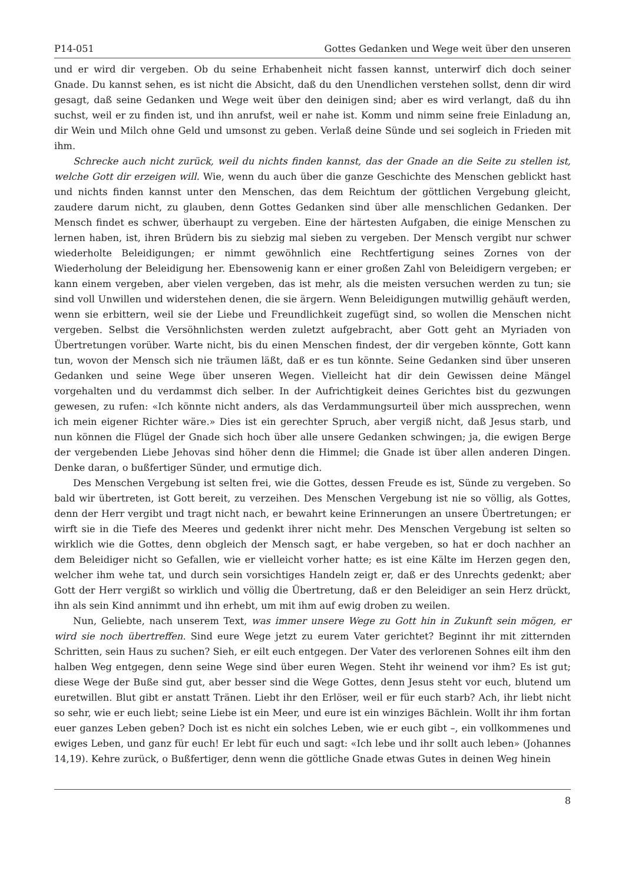P14-051 Gottes Gedanken und Wege weit über den unseren
und er wird dir vergeben. Ob du seine Erhabenheit nicht fassen kannst, unterwirf dich doch seiner Gnade. Du kannst sehen, es ist nicht die Absicht, daß du den Unendlichen verstehen sollst, denn dir wird gesagt, daß seine Gedanken und Wege weit über den deinigen sind; aber es wird verlangt, daß du ihn suchst, weil er zu finden ist, und ihn anrufst, weil er nahe ist. Komm und nimm seine freie Einladung an, dir Wein und Milch ohne Geld und umsonst zu geben. Verlaß deine Sünde und sei sogleich in Frieden mit ihm.
Schrecke auch nicht zurück, weil du nichts finden kannst, das der Gnade an die Seite zu stellen ist, welche Gott dir erzeigen will. Wie, wenn du auch über die ganze Geschichte des Menschen geblickt hast und nichts finden kannst unter den Menschen, das dem Reichtum der göttlichen Vergebung gleicht, zaudere darum nicht, zu glauben, denn Gottes Gedanken sind über alle menschlichen Gedanken. Der Mensch findet es schwer, überhaupt zu vergeben. Eine der härtesten Aufgaben, die einige Menschen zu lernen haben, ist, ihren Brüdern bis zu siebzig mal sieben zu vergeben. Der Mensch vergibt nur schwer wiederholte Beleidigungen; er nimmt gewöhnlich eine Rechtfertigung seines Zornes von der Wiederholung der Beleidigung her. Ebensowenig kann er einer großen Zahl von Beleidigern vergeben; er kann einem vergeben, aber vielen vergeben, das ist mehr, als die meisten versuchen werden zu tun; sie sind voll Unwillen und widerstehen denen, die sie ärgern. Wenn Beleidigungen mutwillig gehäuft werden, wenn sie erbittern, weil sie der Liebe und Freundlichkeit zugefügt sind, so wollen die Menschen nicht vergeben. Selbst die Versöhnlichsten werden zuletzt aufgebracht, aber Gott geht an Myriaden von Übertretungen vorüber. Warte nicht, bis du einen Menschen findest, der dir vergeben könnte, Gott kann tun, wovon der Mensch sich nie träumen läßt, daß er es tun könnte. Seine Gedanken sind über unseren Gedanken und seine Wege über unseren Wegen. Vielleicht hat dir dein Gewissen deine Mängel vorgehalten und du verdammst dich selber. In der Aufrichtigkeit deines Gerichtes bist du gezwungen gewesen, zu rufen: «Ich könnte nicht anders, als das Verdammungsurteil über mich aussprechen, wenn ich mein eigener Richter wäre.» Dies ist ein gerechter Spruch, aber vergiß nicht, daß Jesus starb, und nun können die Flügel der Gnade sich hoch über alle unsere Gedanken schwingen; ja, die ewigen Berge der vergebenden Liebe Jehovas sind höher denn die Himmel; die Gnade ist über allen anderen Dingen. Denke daran, o bußfertiger Sünder, und ermutige dich.
Des Menschen Vergebung ist selten frei, wie die Gottes, dessen Freude es ist, Sünde zu vergeben. So bald wir übertreten, ist Gott bereit, zu verzeihen. Des Menschen Vergebung ist nie so völlig, als Gottes, denn der Herr vergibt und tragt nicht nach, er bewahrt keine Erinnerungen an unsere Übertretungen; er wirft sie in die Tiefe des Meeres und gedenkt ihrer nicht mehr. Des Menschen Vergebung ist selten so wirklich wie die Gottes, denn obgleich der Mensch sagt, er habe vergeben, so hat er doch nachher an dem Beleidiger nicht so Gefallen, wie er vielleicht vorher hatte; es ist eine Kälte im Herzen gegen den, welcher ihm wehe tat, und durch sein vorsichtiges Handeln zeigt er, daß er des Unrechts gedenkt; aber Gott der Herr vergißt so wirklich und völlig die Übertretung, daß er den Beleidiger an sein Herz drückt, ihn als sein Kind annimmt und ihn erhebt, um mit ihm auf ewig droben zu weilen.
Nun, Geliebte, nach unserem Text, was immer unsere Wege zu Gott hin in Zukunft sein mögen, er wird sie noch übertreffen. Sind eure Wege jetzt zu eurem Vater gerichtet? Beginnt ihr mit zitternden Schritten, sein Haus zu suchen? Sieh, er eilt euch entgegen. Der Vater des verlorenen Sohnes eilt ihm den halben Weg entgegen, denn seine Wege sind über euren Wegen. Steht ihr weinend vor ihm? Es ist gut; diese Wege der Buße sind gut, aber besser sind die Wege Gottes, denn Jesus steht vor euch, blutend um euretwillen. Blut gibt er anstatt Tränen. Liebt ihr den Erlöser, weil er für euch starb? Ach, ihr liebt nicht so sehr, wie er euch liebt; seine Liebe ist ein Meer, und eure ist ein winziges Bächlein. Wollt ihr ihm fortan euer ganzes Leben geben? Doch ist es nicht ein solches Leben, wie er euch gibt –, ein vollkommenes und ewiges Leben, und ganz für euch! Er lebt für euch und sagt: «Ich lebe und ihr sollt auch leben» (Johannes 14,19). Kehre zurück, o Bußfertiger, denn wenn die göttliche Gnade etwas Gutes in deinen Weg hinein
8